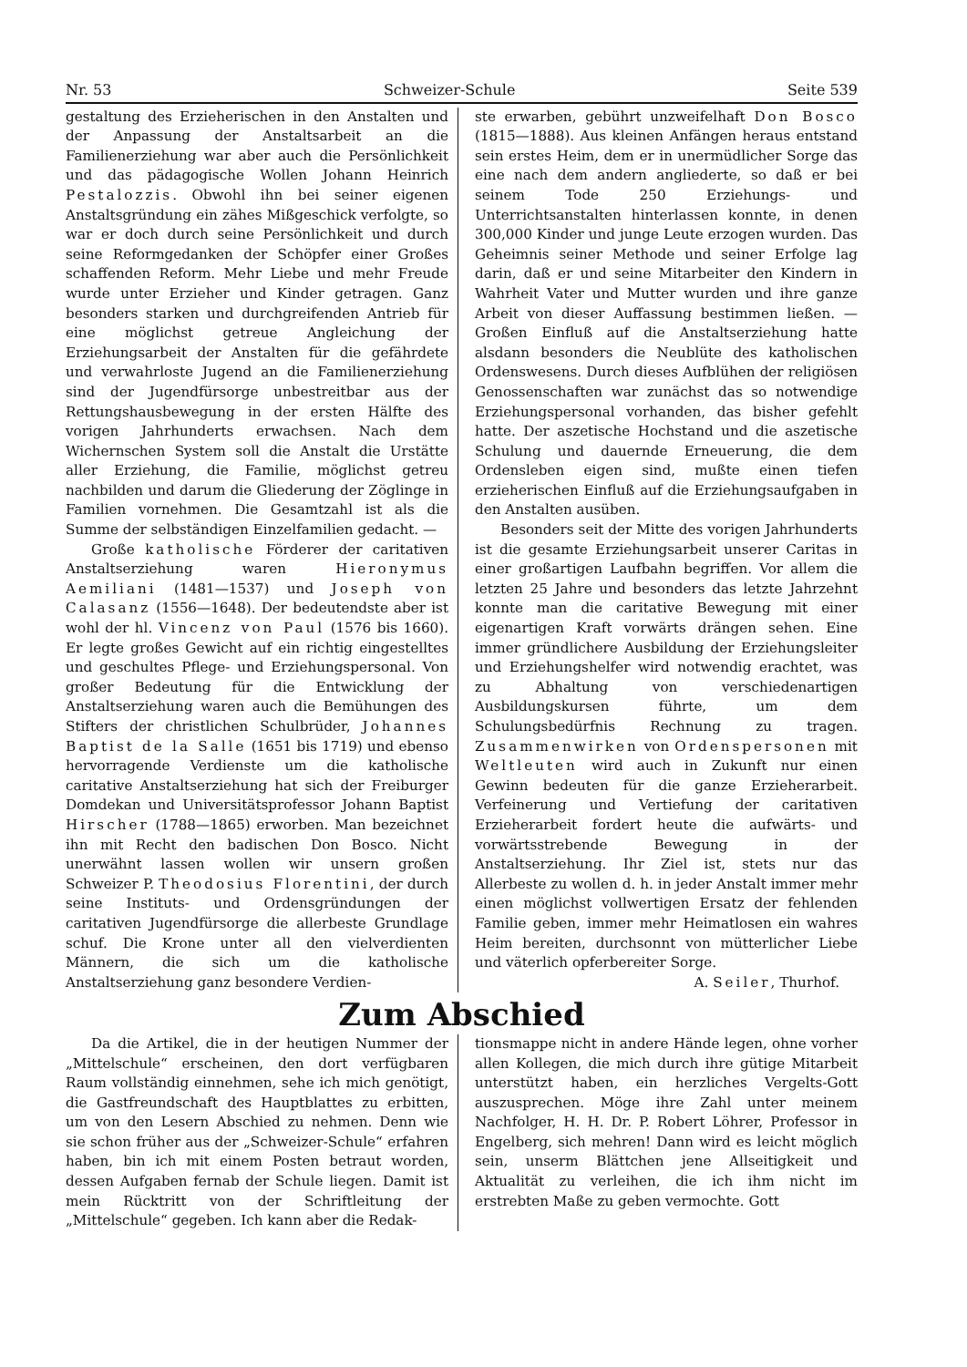Nr. 53 Schweizer-Schule Seite 539
gestaltung des Erzieherischen in den Anstalten und der Anpassung der Anstaltsarbeit an die Familienerziehung war aber auch die Persönlichkeit und das pädagogische Wollen Johann Heinrich Pestalozzis. Obwohl ihn bei seiner eigenen Anstaltsgründung ein zähes Mißgeschick verfolgte, so war er doch durch seine Persönlichkeit und durch seine Reformgedanken der Schöpfer einer Großes schaffenden Reform. Mehr Liebe und mehr Freude wurde unter Erzieher und Kinder getragen. Ganz besonders starken und durchgreifenden Antrieb für eine möglichst getreue Angleichung der Erziehungsarbeit der Anstalten für die gefährdete und verwahrloste Jugend an die Familienerziehung sind der Jugendfürsorge unbestreitbar aus der Rettungshausbewegung in der ersten Hälfte des vorigen Jahrhunderts erwachsen. Nach dem Wichernschen System soll die Anstalt die Urstätte aller Erziehung, die Familie, möglichst getreu nachbilden und darum die Gliederung der Zöglinge in Familien vornehmen. Die Gesamtzahl ist als die Summe der selbständigen Einzelfamilien gedacht. —
Große katholische Förderer der caritativen Anstaltserziehung waren Hieronymus Aemiliani (1481—1537) und Joseph von Calasanz (1556—1648). Der bedeutendste aber ist wohl der hl. Vincenz von Paul (1576 bis 1660). Er legte großes Gewicht auf ein richtig eingestelltes und geschultes Pflege- und Erziehungspersonal. Von großer Bedeutung für die Entwicklung der Anstaltserziehung waren auch die Bemühungen des Stifters der christlichen Schulbrüder, Johannes Baptist de la Salle (1651 bis 1719) und ebenso hervorragende Verdienste um die katholische caritative Anstaltserziehung hat sich der Freiburger Domdekan und Universitätsprofessor Johann Baptist Hirscher (1788—1865) erworben. Man bezeichnet ihn mit Recht den badischen Don Bosco. Nicht unerwähnt lassen wollen wir unsern großen Schweizer P. Theodosius Florentini, der durch seine Instituts- und Ordensgründungen der caritativen Jugendfürsorge die allerbeste Grundlage schuf. Die Krone unter all den vielverdienten Männern, die sich um die katholische Anstaltserziehung ganz besondere Verdien-
ste erwarben, gebührt unzweifelhaft Don Bosco (1815—1888). Aus kleinen Anfängen heraus entstand sein erstes Heim, dem er in unermüdlicher Sorge das eine nach dem andern angliederte, so daß er bei seinem Tode 250 Erziehungs- und Unterrichtsanstalten hinterlassen konnte, in denen 300,000 Kinder und junge Leute erzogen wurden. Das Geheimnis seiner Methode und seiner Erfolge lag darin, daß er und seine Mitarbeiter den Kindern in Wahrheit Vater und Mutter wurden und ihre ganze Arbeit von dieser Auffassung bestimmen ließen. — Großen Einfluß auf die Anstaltserziehung hatte alsdann besonders die Neublüte des katholischen Ordenswesens. Durch dieses Aufblühen der religiösen Genossenschaften war zunächst das so notwendige Erziehungspersonal vorhanden, das bisher gefehlt hatte. Der aszetische Hochstand und die aszetische Schulung und dauernde Erneuerung, die dem Ordensleben eigen sind, mußte einen tiefen erzieherischen Einfluß auf die Erziehungsaufgaben in den Anstalten ausüben.
Besonders seit der Mitte des vorigen Jahrhunderts ist die gesamte Erziehungsarbeit unserer Caritas in einer großartigen Laufbahn begriffen. Vor allem die letzten 25 Jahre und besonders das letzte Jahrzehnt konnte man die caritative Bewegung mit einer eigenartigen Kraft vorwärts drängen sehen. Eine immer gründlichere Ausbildung der Erziehungsleiter und Erziehungshelfer wird notwendig erachtet, was zu Abhaltung von verschiedenartigen Ausbildungskursen führte, um dem Schulungsbedürfnis Rechnung zu tragen. Zusammenwirken von Ordenspersonen mit Weltleuten wird auch in Zukunft nur einen Gewinn bedeuten für die ganze Erzieherarbeit. Verfeinerung und Vertiefung der caritativen Erzieherarbeit fordert heute die aufwärts- und vorwärtsstrebende Bewegung in der Anstaltserziehung. Ihr Ziel ist, stets nur das Allerbeste zu wollen d. h. in jeder Anstalt immer mehr einen möglichst vollwertigen Ersatz der fehlenden Familie geben, immer mehr Heimatlosen ein wahres Heim bereiten, durchsonnt von mütterlicher Liebe und väterlich opferbereiter Sorge.
A. Seiler, Thurhof.
Zum Abschied
Da die Artikel, die in der heutigen Nummer der „Mittelschule“ erscheinen, den dort verfügbaren Raum vollständig einnehmen, sehe ich mich genötigt, die Gastfreundschaft des Hauptblattes zu erbitten, um von den Lesern Abschied zu nehmen. Denn wie sie schon früher aus der „Schweizer-Schule“ erfahren haben, bin ich mit einem Posten betraut worden, dessen Aufgaben fernab der Schule liegen. Damit ist mein Rücktritt von der Schriftleitung der „Mittelschule“ gegeben. Ich kann aber die Redak-
tionsmappe nicht in andere Hände legen, ohne vorher allen Kollegen, die mich durch ihre gütige Mitarbeit unterstützt haben, ein herzliches Vergelts-Gott auszusprechen. Möge ihre Zahl unter meinem Nachfolger, H. H. Dr. P. Robert Löhrer, Professor in Engelberg, sich mehren! Dann wird es leicht möglich sein, unserm Blättchen jene Allseitigkeit und Aktualität zu verleihen, die ich ihm nicht im erstrebten Maße zu geben vermochte. Gott